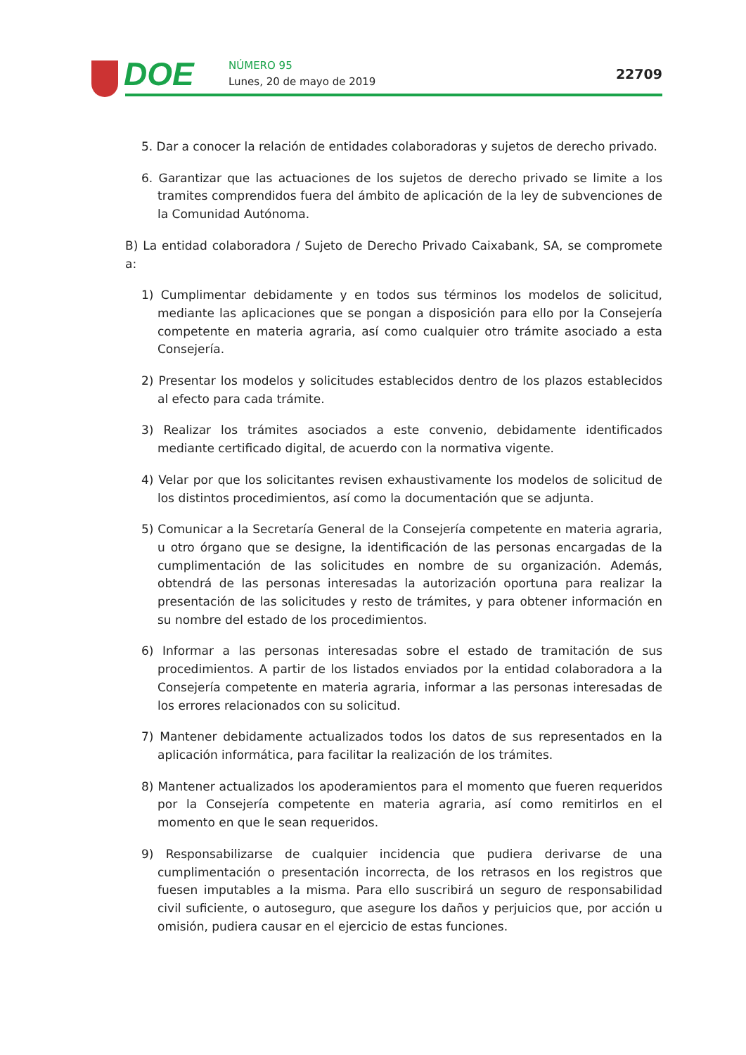DOE NÚMERO 95
Lunes, 20 de mayo de 2019 22709
5. Dar a conocer la relación de entidades colaboradoras y sujetos de derecho privado.
6. Garantizar que las actuaciones de los sujetos de derecho privado se limite a los tramites comprendidos fuera del ámbito de aplicación de la ley de subvenciones de la Comunidad Autónoma.
B) La entidad colaboradora / Sujeto de Derecho Privado Caixabank, SA, se compromete a:
1) Cumplimentar debidamente y en todos sus términos los modelos de solicitud, mediante las aplicaciones que se pongan a disposición para ello por la Consejería competente en materia agraria, así como cualquier otro trámite asociado a esta Consejería.
2) Presentar los modelos y solicitudes establecidos dentro de los plazos establecidos al efecto para cada trámite.
3) Realizar los trámites asociados a este convenio, debidamente identificados mediante certificado digital, de acuerdo con la normativa vigente.
4) Velar por que los solicitantes revisen exhaustivamente los modelos de solicitud de los distintos procedimientos, así como la documentación que se adjunta.
5) Comunicar a la Secretaría General de la Consejería competente en materia agraria, u otro órgano que se designe, la identificación de las personas encargadas de la cumplimentación de las solicitudes en nombre de su organización. Además, obtendrá de las personas interesadas la autorización oportuna para realizar la presentación de las solicitudes y resto de trámites, y para obtener información en su nombre del estado de los procedimientos.
6) Informar a las personas interesadas sobre el estado de tramitación de sus procedimientos. A partir de los listados enviados por la entidad colaboradora a la Consejería competente en materia agraria, informar a las personas interesadas de los errores relacionados con su solicitud.
7) Mantener debidamente actualizados todos los datos de sus representados en la aplicación informática, para facilitar la realización de los trámites.
8) Mantener actualizados los apoderamientos para el momento que fueren requeridos por la Consejería competente en materia agraria, así como remitirlos en el momento en que le sean requeridos.
9) Responsabilizarse de cualquier incidencia que pudiera derivarse de una cumplimentación o presentación incorrecta, de los retrasos en los registros que fuesen imputables a la misma. Para ello suscribirá un seguro de responsabilidad civil suficiente, o autoseguro, que asegure los daños y perjuicios que, por acción u omisión, pudiera causar en el ejercicio de estas funciones.